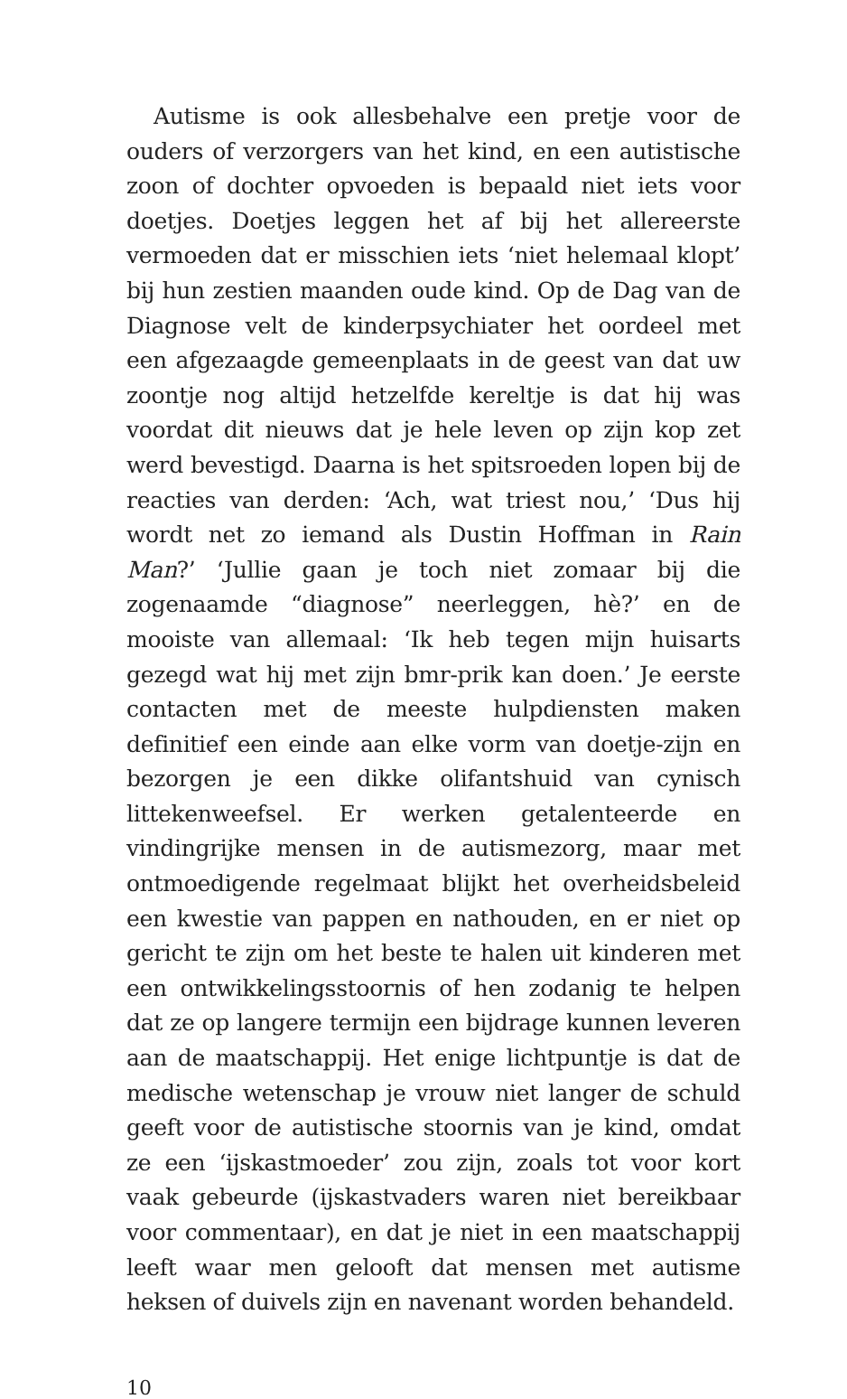Autisme is ook allesbehalve een pretje voor de ouders of verzorgers van het kind, en een autistische zoon of dochter opvoeden is bepaald niet iets voor doetjes. Doetjes leggen het af bij het allereerste vermoeden dat er misschien iets ‘niet helemaal klopt’ bij hun zestien maanden oude kind. Op de Dag van de Diagnose velt de kinderpsychiater het oordeel met een afgezaagde gemeenplaats in de geest van dat uw zoontje nog altijd hetzelfde kereltje is dat hij was voordat dit nieuws dat je hele leven op zijn kop zet werd bevestigd. Daarna is het spitsroeden lopen bij de reacties van derden: ‘Ach, wat triest nou,’ ‘Dus hij wordt net zo iemand als Dustin Hoffman in Rain Man?’ ‘Jullie gaan je toch niet zomaar bij die zogenaamde “diagnose” neerleggen, hè?’ en de mooiste van allemaal: ‘Ik heb tegen mijn huisarts gezegd wat hij met zijn bmr-prik kan doen.’ Je eerste contacten met de meeste hulpdiensten maken definitief een einde aan elke vorm van doetje-zijn en bezorgen je een dikke olifantshuid van cynisch littekenweefsel. Er werken getalenteerde en vindingrijke mensen in de autismezorg, maar met ontmoedigende regelmaat blijkt het overheidsbeleid een kwestie van pappen en nathouden, en er niet op gericht te zijn om het beste te halen uit kinderen met een ontwikkelingsstoornis of hen zodanig te helpen dat ze op langere termijn een bijdrage kunnen leveren aan de maatschappij. Het enige lichtpuntje is dat de medische wetenschap je vrouw niet langer de schuld geeft voor de autistische stoornis van je kind, omdat ze een ‘ijskastmoeder’ zou zijn, zoals tot voor kort vaak gebeurde (ijskastvaders waren niet bereikbaar voor commentaar), en dat je niet in een maatschappij leeft waar men gelooft dat mensen met autisme heksen of duivels zijn en navenant worden behandeld.
10